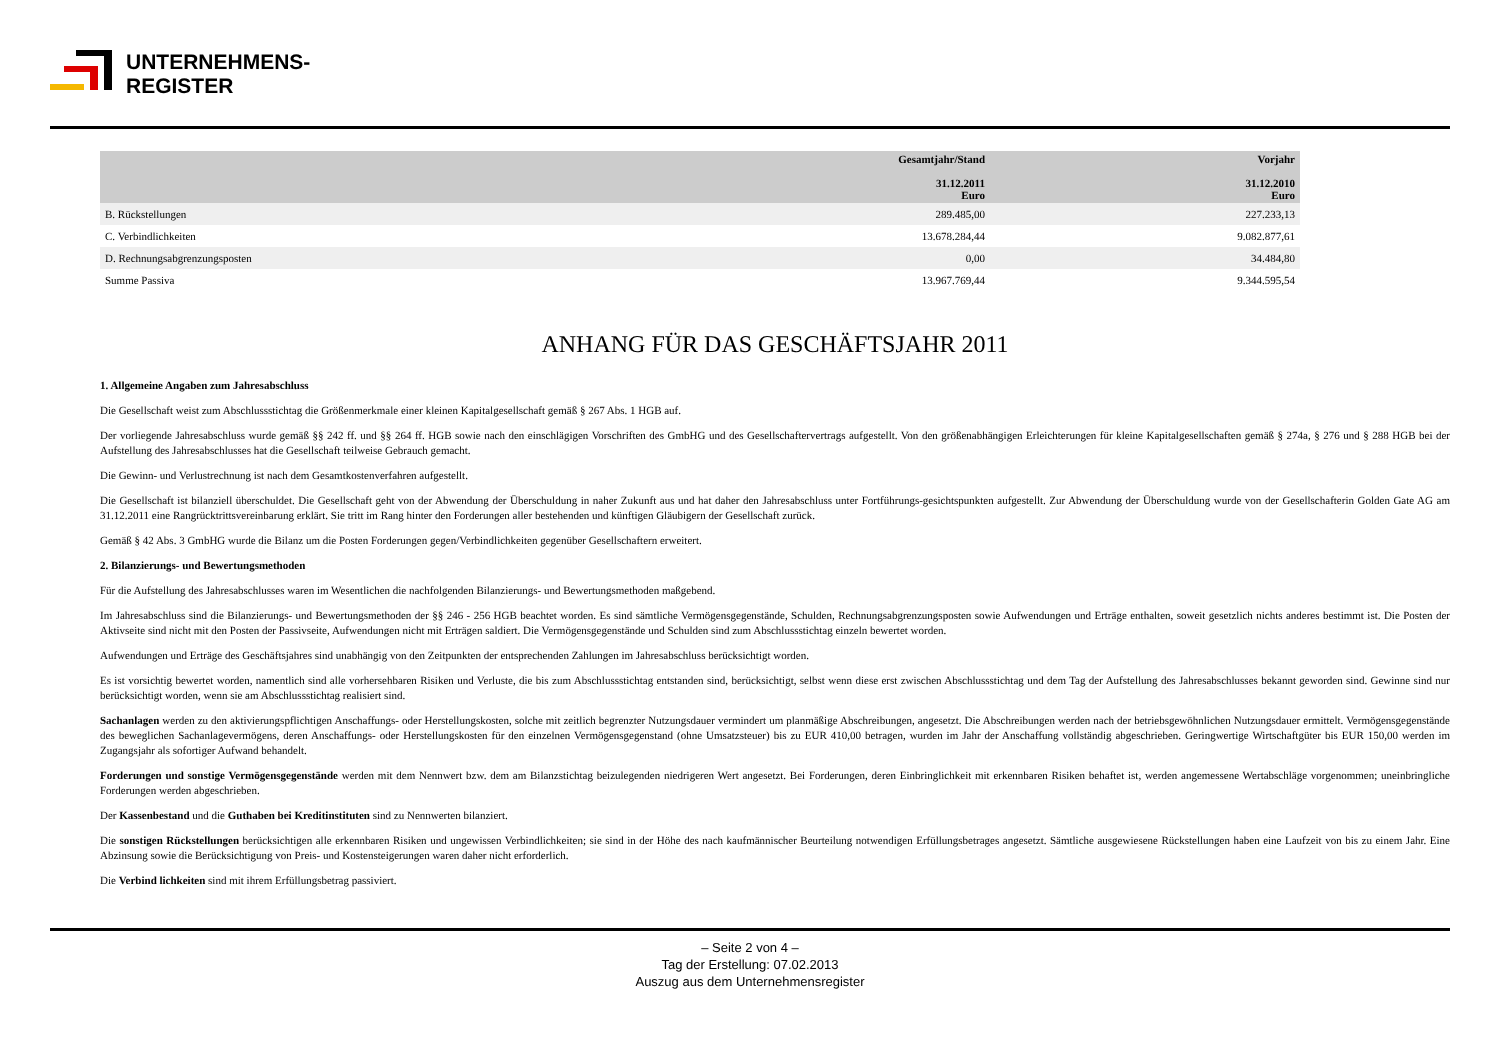UNTERNEHMENS-
REGISTER
| | Gesamtjahr/Stand 31.12.2011 Euro | Vorjahr 31.12.2010 Euro |
| --- | --- | --- |
| B. Rückstellungen | 289.485,00 | 227.233,13 |
| C. Verbindlichkeiten | 13.678.284,44 | 9.082.877,61 |
| D. Rechnungsabgrenzungsposten | 0,00 | 34.484,80 |
| Summe Passiva | 13.967.769,44 | 9.344.595,54 |
ANHANG FÜR DAS GESCHÄFTSJAHR 2011
1. Allgemeine Angaben zum Jahresabschluss
Die Gesellschaft weist zum Abschlussstichtag die Größenmerkmale einer kleinen Kapitalgesellschaft gemäß § 267 Abs. 1 HGB auf.
Der vorliegende Jahresabschluss wurde gemäß §§ 242 ff. und §§ 264 ff. HGB sowie nach den einschlägigen Vorschriften des GmbHG und des Gesellschaftervertrags aufgestellt. Von den größenabhängigen Erleichterungen für kleine Kapitalgesellschaften gemäß § 274a, § 276 und § 288 HGB bei der Aufstellung des Jahresabschlusses hat die Gesellschaft teilweise Gebrauch gemacht.
Die Gewinn- und Verlustrechnung ist nach dem Gesamtkostenverfahren aufgestellt.
Die Gesellschaft ist bilanziell überschuldet. Die Gesellschaft geht von der Abwendung der Überschuldung in naher Zukunft aus und hat daher den Jahresabschluss unter Fortführungs-gesichtspunkten aufgestellt. Zur Abwendung der Überschuldung wurde von der Gesellschafterin Golden Gate AG am 31.12.2011 eine Rangrücktrittsvereinbarung erklärt. Sie tritt im Rang hinter den Forderungen aller bestehenden und künftigen Gläubigern der Gesellschaft zurück.
Gemäß § 42 Abs. 3 GmbHG wurde die Bilanz um die Posten Forderungen gegen/Verbindlichkeiten gegenüber Gesellschaftern erweitert.
2. Bilanzierungs- und Bewertungsmethoden
Für die Aufstellung des Jahresabschlusses waren im Wesentlichen die nachfolgenden Bilanzierungs- und Bewertungsmethoden maßgebend.
Im Jahresabschluss sind die Bilanzierungs- und Bewertungsmethoden der §§ 246 - 256 HGB beachtet worden. Es sind sämtliche Vermögensgegenstände, Schulden, Rechnungsabgrenzungsposten sowie Aufwendungen und Erträge enthalten, soweit gesetzlich nichts anderes bestimmt ist. Die Posten der Aktivseite sind nicht mit den Posten der Passivseite, Aufwendungen nicht mit Erträgen saldiert. Die Vermögensgegenstände und Schulden sind zum Abschlussstichtag einzeln bewertet worden.
Aufwendungen und Erträge des Geschäftsjahres sind unabhängig von den Zeitpunkten der entsprechenden Zahlungen im Jahresabschluss berücksichtigt worden.
Es ist vorsichtig bewertet worden, namentlich sind alle vorhersehbaren Risiken und Verluste, die bis zum Abschlussstichtag entstanden sind, berücksichtigt, selbst wenn diese erst zwischen Abschlussstichtag und dem Tag der Aufstellung des Jahresabschlusses bekannt geworden sind. Gewinne sind nur berücksichtigt worden, wenn sie am Abschlussstichtag realisiert sind.
Sachanlagen werden zu den aktivierungspflichtigen Anschaffungs- oder Herstellungskosten, solche mit zeitlich begrenzter Nutzungsdauer vermindert um planmäßige Abschreibungen, angesetzt. Die Abschreibungen werden nach der betriebsgewöhnlichen Nutzungsdauer ermittelt. Vermögensgegenstände des beweglichen Sachanlagevermögens, deren Anschaffungs- oder Herstellungskosten für den einzelnen Vermögensgegenstand (ohne Umsatzsteuer) bis zu EUR 410,00 betragen, wurden im Jahr der Anschaffung vollständig abgeschrieben. Geringwertige Wirtschaftgüter bis EUR 150,00 werden im Zugangsjahr als sofortiger Aufwand behandelt.
Forderungen und sonstige Vermögensgegenstände werden mit dem Nennwert bzw. dem am Bilanzstichtag beizulegenden niedrigeren Wert angesetzt. Bei Forderungen, deren Einbringlichkeit mit erkennbaren Risiken behaftet ist, werden angemessene Wertabschläge vorgenommen; uneinbringliche Forderungen werden abgeschrieben.
Der Kassenbestand und die Guthaben bei Kreditinstituten sind zu Nennwerten bilanziert.
Die sonstigen Rückstellungen berücksichtigen alle erkennbaren Risiken und ungewissen Verbindlichkeiten; sie sind in der Höhe des nach kaufmännischer Beurteilung notwendigen Erfüllungsbetrages angesetzt. Sämtliche ausgewiesene Rückstellungen haben eine Laufzeit von bis zu einem Jahr. Eine Abzinsung sowie die Berücksichtigung von Preis- und Kostensteigerungen waren daher nicht erforderlich.
Die Verbind lichkeiten sind mit ihrem Erfüllungsbetrag passiviert.
– Seite 2 von 4 –
Tag der Erstellung: 07.02.2013
Auszug aus dem Unternehmensregister